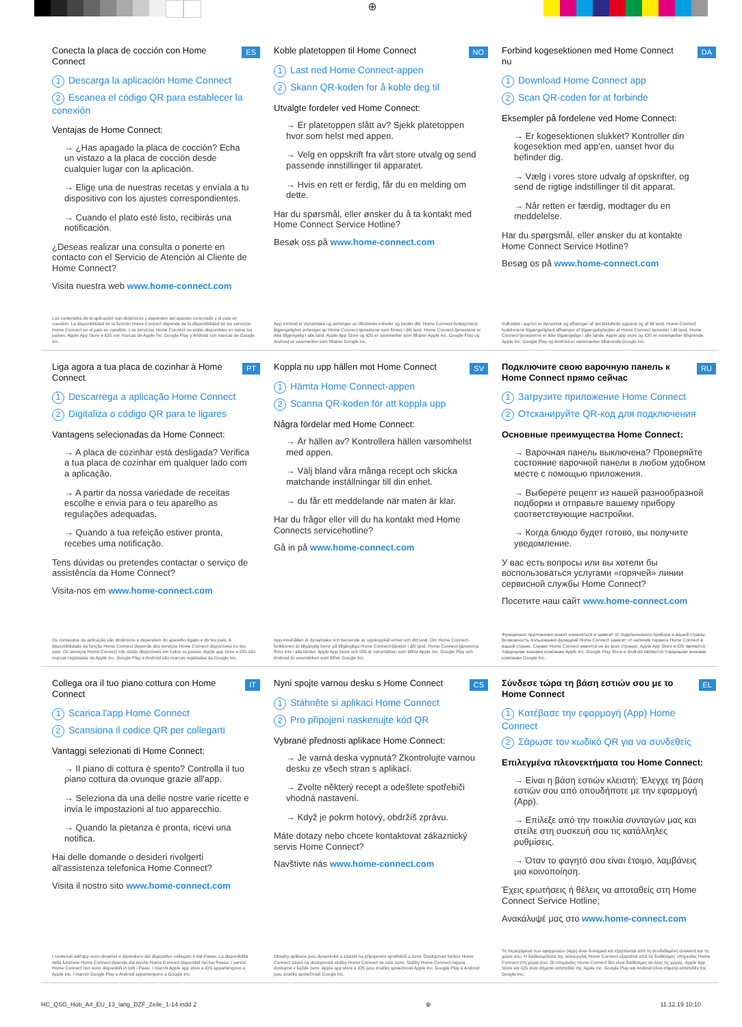⊕
ES
Conecta la placa de cocción con Home Connect
1 Descarga la aplicación Home Connect
2 Escanea el código QR para establecer la conexión
Ventajas de Home Connect:
→ ¿Has apagado la placa de cocción? Echa un vistazo a la placa de cocción desde cualquier lugar con la aplicación.
→ Elige una de nuestras recetas y envíala a tu dispositivo con los ajustes correspondientes.
→ Cuando el plato esté listo, recibirás una notificación.
¿Deseas realizar una consulta o ponerte en contacto con el Servicio de Atención al Cliente de Home Connect?
Visita nuestra web www.home-connect.com
Los contenidos de la aplicación son dinámicos y dependen del aparato conectado y el país en cuestión. La disponibilidad de la función Home Connect depende de la disponibilidad de los servicios Home Connect en el país en cuestión. Los servicios Home Connect no están disponibles en todos los países. Apple App Store e iOS son marcas de Apple Inc. Google Play y Android son marcas de Google Inc.
NO
Koble platetoppen til Home Connect
1 Last ned Home Connect-appen
2 Skann QR-koden for å koble deg til
Utvalgte fordeler ved Home Connect:
→ Er platetoppen slått av? Sjekk platetoppen hvor som helst med appen.
→ Velg en oppskrift fra vårt store utvalg og send passende innstillinger til apparatet.
→ Hvis en rett er ferdig, får du en melding om dette.
Har du spørsmål, eller ønsker du å ta kontakt med Home Connect Service Hotline?
Besøk oss på www.home-connect.com
App-innhold er dynamiske og avhenger av tilkoblede enheter og landet ditt. Home Connect-funksjonens tilgjengelighet avhenger av Home Connect-tjenestene som finnes i ditt land. Home Connect-tjenestene er ikke tilgjengelig i alle land. Apple App Store og iOS er varemerker som tilhører Apple Inc. Google Play og Android er varemerker som tilhører Google Inc.
DA
Forbind kogesektionen med Home Connect nu
1 Download Home Connect app
2 Scan QR-coden for at forbinde
Eksempler på fordelene ved Home Connect:
→ Er kogesektionen slukket? Kontroller din kogesektion med app'en, uanset hvor du befinder dig.
→ Vælg i vores store udvalg af opskrifter, og send de rigtige indstillinger til dit apparat.
→ Når retten er færdig, modtager du en meddelelse.
Har du spørgsmål, eller ønsker du at kontakte Home Connect Service Hotline?
Besøg os på www.home-connect.com
Indholdet i app'en er dynamisk og afhænger af det tilsluttede apparat og af dit land. Home Connect funktionens tilgængelighed afhænger af tilgængeligheden af Home Connect tjenester i dit land. Home Connect tjenesterne er ikke tilgængelige i alle lande. Apple app store og iOS er varemærker tilhørende Apple Inc. Google Play og Android er varemærker tilhørende Google Inc.
PT
Liga agora a tua placa de cozinhar à Home Connect
1 Descarrega a aplicação Home Connect
2 Digitaliza o código QR para te ligares
Vantagens selecionadas da Home Connect:
→ A placa de cozinhar está desligada? Verifica a tua placa de cozinhar em qualquer lado com a aplicação.
→ A partir da nossa variedade de receitas escolhe e envia para o teu aparelho as regulações adequadas.
→ Quando a tua refeição estiver pronta, recebes uma notificação.
Tens dúvidas ou pretendes contactar o serviço de assistência da Home Connect?
Visita-nos em www.home-connect.com
Os conteúdos da aplicação são dinâmicos e dependem do aparelho ligado e do teu país. A disponibilidade da função Home Connect depende dos serviços Home Connect disponíveis no teu país. Os serviços Home Connect não estão disponíveis em todos os países. Apple app store e iOS são marcas registadas da Apple Inc. Google Play e Android são marcas registadas da Google Inc.
SV
Koppla nu upp hällen mot Home Connect
1 Hämta Home Connect-appen
2 Scanna QR-koden för att koppla upp
Några fördelar med Home Connect:
→ Är hällen av? Kontrollera hällen varsomhelst med appen.
→ Välj bland våra många recept och skicka matchande inställningar till din enhet.
→ du får ett meddelande när maten är klar.
Har du frågor eller vill du ha kontakt med Home Connects servicehotline?
Gå in på www.home-connect.com
App-innehållen är dynamiska och beroende av uppkopplad enhet och ditt land. Om Home Connect-funktionen är tillgänglig beror på tillgängliga Home Connect-tjänster i ditt land. Home Connect-tjänsterna finns inte i alla länder. Apple App Store och iOS är varumärken som tillhör Apple Inc. Google Play och Android är varumärken som tillhör Google Inc.
RU
Подключите свою варочную панель к Home Connect прямо сейчас
1 Загрузите приложение Home Connect
2 Отсканируйте QR-код для подключения
Основные преимущества Home Connect:
→ Варочная панель выключена? Проверяйте состояние варочной панели в любом удобном месте с помощью приложения.
→ Выберете рецепт из нашей разнообразной подборки и отправьте вашему прибору соответствующие настройки.
→ Когда блюдо будет готово, вы получите уведомление.
У вас есть вопросы или вы хотели бы воспользоваться услугами «горячей» линии сервисной службы Home Connect?
Посетите наш сайт www.home-connect.com
Функционал приложения может изменяться и зависит от подключенного прибора и вашей страны. Возможность пользования функцией Home Connect зависит от наличия сервиса Home Connect в вашей стране. Сервис Home Connect имеется не во всех странах. Apple App Store и iOS являются товарными знаками компании Apple Inc. Google Play Store и Android являются товарными знаками компании Google Inc.
IT
Collega ora il tuo piano cottura con Home Connect
1 Scarica l'app Home Connect
2 Scansiona il codice QR per collegarti
Vantaggi selezionati di Home Connect:
→ Il piano di cottura è spento? Controlla il tuo piano cottura da ovunque grazie all'app.
→ Seleziona da una delle nostre varie ricette e invia le impostazioni al tuo apparecchio.
→ Quando la pietanza è pronta, ricevi una notifica.
Hai delle domande o desideri rivolgerti all'assistenza telefonica Home Connect?
Visita il nostro sito www.home-connect.com
I contenuti dell'app sono dinamici e dipendono dal dispositivo collegato e dal Paese. La disponibilità della funzione Home Connect dipende dai servizi Home Connect disponibili nel tuo Paese. I servizi Home Connect non sono disponibili in tutti i Paesi. I marchi Apple app store e iOS appartengono a Apple Inc. I marchi Google Play e Android appartengono a Google Inc.
CS
Nyní spojte varnou desku s Home Connect
1 Stáhněte si aplikaci Home Connect
2 Pro připojení naskenujte kód QR
Vybrané přednosti aplikace Home Connect:
→ Je varná deska vypnutá? Zkontrolujte varnou desku ze všech stran s aplikací.
→ Zvolte některý recept a odešlete spotřebiči vhodná nastavení.
→ Když je pokrm hotový, obdržíš zprávu.
Máte dotazy nebo chcete kontaktovat zákaznický servis Home Connect?
Navštivte nás www.home-connect.com
Obsahy aplikace jsou dynamické a závislé na připojeném spotřebiči a zemi. Dostupnost funkce Home Connect závisí na dostupnosti služby Home Connect ve vaší zemi. Služby Home Connect nejsou dostupné v každé zemi. Apple app store a iOS jsou značky společnosti Apple Inc. Google Play a Android jsou značky společnosti Google Inc.
EL
Σύνδεσε τώρα τη βάση εστιών σου με το Home Connect
1 Κατέβασε την εφαρμογή (App) Home Connect
2 Σάρωσε τον κωδικό QR για να συνδεθείς
Επιλεγμένα πλεονεκτήματα του Home Connect:
→ Είναι η βάση εστιών κλειστή; Έλεγχε τη βάση εστιών σου από οπουδήποτε με την εφαρμογή (App).
→ Επίλεξε από την ποικιλία συνταγών μας και στείλε στη συσκευή σου τις κατάλληλες ρυθμίσεις.
→ Όταν το φαγητό σου είναι έτοιμο, λαμβάνεις μια κοινοποίηση.
Έχεις ερωτήσεις ή θέλεις να αποταθείς στη Home Connect Service Hotline;
Ανακάλυψέ μας στο www.home-connect.com
Τα περιεχόμενα των εφαρμογών (App) είναι δυναμικά και εξαρτώνται από τη συνδεδεμένη συσκευή και τη χώρα σου. Η διαθεσιμότητα της λειτουργίας Home Connect εξαρτάται από τις διαθέσιμες υπηρεσίες Home Connect στη χώρα σου. Οι υπηρεσίες Home Connect δεν είναι διαθέσιμες σε όλες τις χώρες. Apple App Store και iOS είναι σήματα κατατεθέν της Apple Inc. Google Play και Android είναι σήματα κατατεθέν της Google Inc.
HC_QSG_Hob_A4_EU_13_lang_DZF_Zeile_1-14.indd 2 ⊕ 11.12.19 10:10